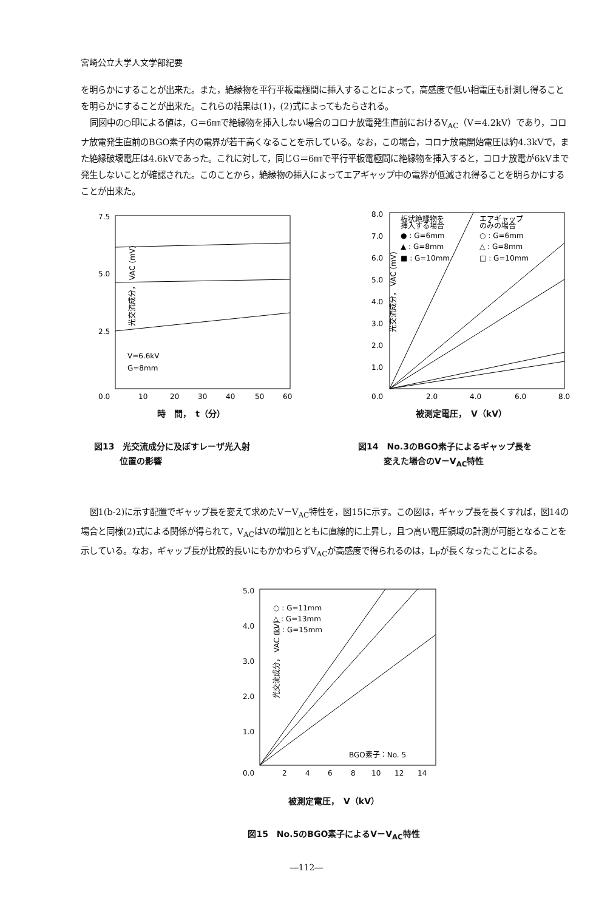宮崎公立大学人文学部紀要
を明らかにすることが出来た。また，絶縁物を平行平板電極間に挿入することによって，高感度で低い相電圧も計測し得ることを明らかにすることが出来た。これらの結果は(1)，(2)式によってもたらされる。
同図中の○印による値は，G＝6㎜で絶縁物を挿入しない場合のコロナ放電発生直前におけるV<sub>AC</sub>（V＝4.2kV）であり，コロナ放電発生直前のBGO素子内の電界が若干高くなることを示している。なお，この場合，コロナ放電開始電圧は約4.3kVで，また絶縁破壊電圧は4.6kVであった。これに対して，同じG＝6㎜で平行平板電極間に絶縁物を挿入すると，コロナ放電が6kVまで発生しないことが確認された。このことから，絶縁物の挿入によってエアギャップ中の電界が低減され得ることを明らかにすることが出来た。
7.5
5.0
2.5
0.0
10
20
30
40
50
60
V=6.6kV
G=8mm
光交流成分， VAC (mV)
時　間，　t（分）
図13　光交流成分に及ぼすレーザ光入射
　　　位置の影響
8.0
7.0
6.0
5.0
4.0
3.0
2.0
1.0
0.0
2.0
4.0
6.0
8.0
板状絶縁物を
挿入する場合
● : G=6mm
▲ : G=8mm
■ : G=10mm
エアギャップ
のみの場合
○ : G=6mm
△ : G=8mm
□ : G=10mm
光交流成分， VAC (mV)
被測定電圧，　V（kV）
図14　No.3のBGO素子によるギャップ長を
　　　変えた場合のV－V<sub>AC</sub>特性
図1(b-2)に示す配置でギャップ長を変えて求めたV－V<sub>AC</sub>特性を，図15に示す。この図は，ギャップ長を長くすれば，図14の場合と同様(2)式による関係が得られて，V<sub>AC</sub>はVの増加とともに直線的に上昇し，且つ高い電圧領域の計測が可能となることを示している。なお，ギャップ長が比較的長いにもかかわらずV<sub>AC</sub>が高感度で得られるのは，L<sub>P</sub>が長くなったことによる。
5.0
4.0
3.0
2.0
1.0
0.0
2
4
6
8
10
12
14
○ : G=11mm
△ : G=13mm
□ : G=15mm
BGO素子：No. 5
光交流成分， VAC (kV)
被測定電圧，　V（kV）
図15　No.5のBGO素子によるV－V<sub>AC</sub>特性
―112―